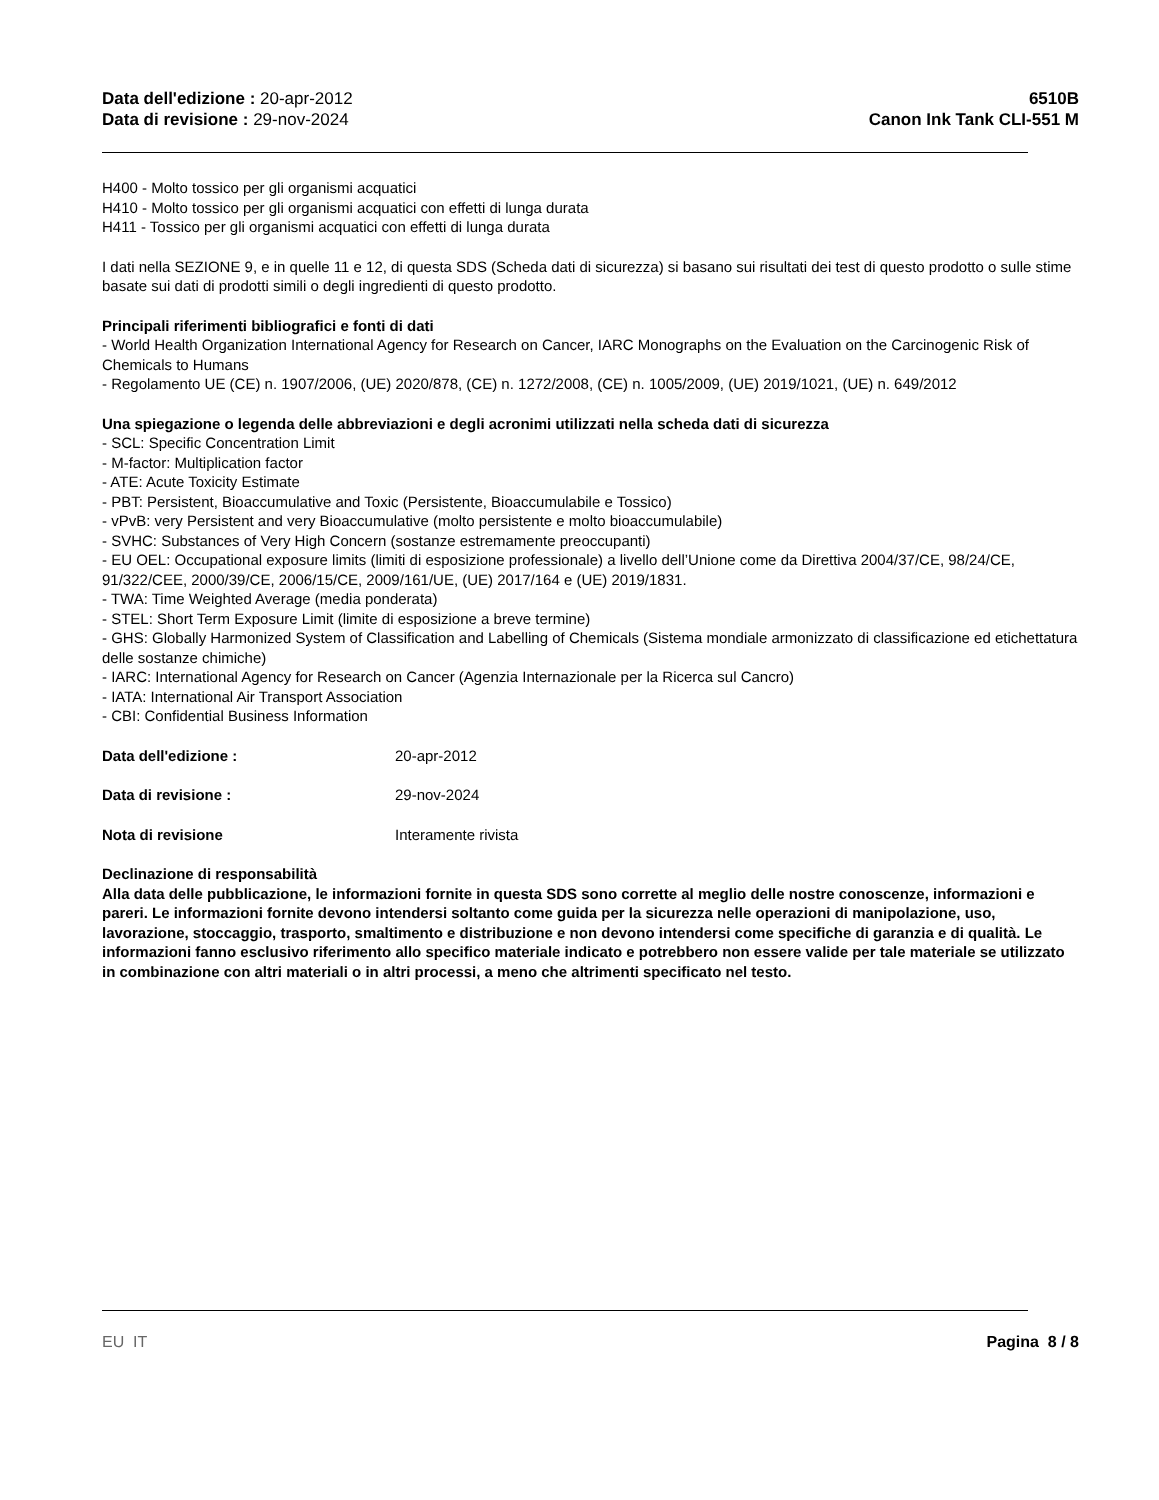Data dell'edizione : 20-apr-2012
Data di revisione : 29-nov-2024
6510B
Canon Ink Tank CLI-551 M
H400 - Molto tossico per gli organismi acquatici
H410 - Molto tossico per gli organismi acquatici con effetti di lunga durata
H411 - Tossico per gli organismi acquatici con effetti di lunga durata
I dati nella SEZIONE 9, e in quelle 11 e 12, di questa SDS (Scheda dati di sicurezza) si basano sui risultati dei test di questo prodotto o sulle stime basate sui dati di prodotti simili o degli ingredienti di questo prodotto.
Principali riferimenti bibliografici e fonti di dati
- World Health Organization International Agency for Research on Cancer, IARC Monographs on the Evaluation on the Carcinogenic Risk of Chemicals to Humans
- Regolamento UE (CE) n. 1907/2006, (UE) 2020/878, (CE) n. 1272/2008, (CE) n. 1005/2009, (UE) 2019/1021, (UE) n. 649/2012
Una spiegazione o legenda delle abbreviazioni e degli acronimi utilizzati nella scheda dati di sicurezza
- SCL: Specific Concentration Limit
- M-factor: Multiplication factor
- ATE: Acute Toxicity Estimate
- PBT: Persistent, Bioaccumulative and Toxic (Persistente, Bioaccumulabile e Tossico)
- vPvB: very Persistent and very Bioaccumulative (molto persistente e molto bioaccumulabile)
- SVHC: Substances of Very High Concern (sostanze estremamente preoccupanti)
- EU OEL: Occupational exposure limits (limiti di esposizione professionale) a livello dell’Unione come da Direttiva 2004/37/CE, 98/24/CE, 91/322/CEE, 2000/39/CE, 2006/15/CE, 2009/161/UE, (UE) 2017/164 e (UE) 2019/1831.
- TWA: Time Weighted Average (media ponderata)
- STEL: Short Term Exposure Limit (limite di esposizione a breve termine)
- GHS: Globally Harmonized System of Classification and Labelling of Chemicals (Sistema mondiale armonizzato di classificazione ed etichettatura delle sostanze chimiche)
- IARC: International Agency for Research on Cancer (Agenzia Internazionale per la Ricerca sul Cancro)
- IATA: International Air Transport Association
- CBI: Confidential Business Information
Data dell'edizione : 20-apr-2012
Data di revisione : 29-nov-2024
Nota di revisione Interamente rivista
Declinazione di responsabilità
Alla data delle pubblicazione, le informazioni fornite in questa SDS sono corrette al meglio delle nostre conoscenze, informazioni e pareri. Le informazioni fornite devono intendersi soltanto come guida per la sicurezza nelle operazioni di manipolazione, uso, lavorazione, stoccaggio, trasporto, smaltimento e distribuzione e non devono intendersi come specifiche di garanzia e di qualità. Le informazioni fanno esclusivo riferimento allo specifico materiale indicato e potrebbero non essere valide per tale materiale se utilizzato in combinazione con altri materiali o in altri processi, a meno che altrimenti specificato nel testo.
EU IT Pagina 8 / 8